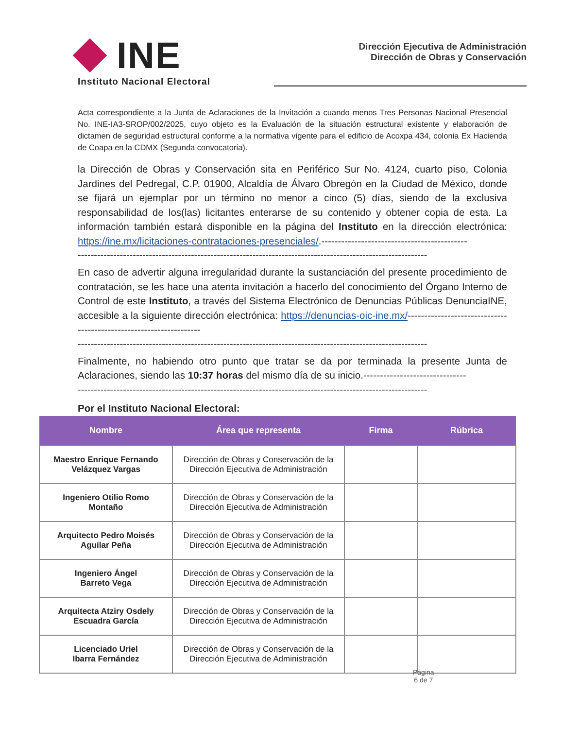INE
Instituto Nacional Electoral
Dirección Ejecutiva de Administración
Dirección de Obras y Conservación
Acta correspondiente a la Junta de Aclaraciones de la Invitación a cuando menos Tres Personas Nacional Presencial No. INE-IA3-SROP/002/2025, cuyo objeto es la Evaluación de la situación estructural existente y elaboración de dictamen de seguridad estructural conforme a la normativa vigente para el edificio de Acoxpa 434, colonia Ex Hacienda de Coapa en la CDMX (Segunda convocatoria).
la Dirección de Obras y Conservación sita en Periférico Sur No. 4124, cuarto piso, Colonia Jardines del Pedregal, C.P. 01900, Alcaldía de Álvaro Obregón en la Ciudad de México, donde se fijará un ejemplar por un término no menor a cinco (5) días, siendo de la exclusiva responsabilidad de los(las) licitantes enterarse de su contenido y obtener copia de esta. La información también estará disponible en la página del Instituto en la dirección electrónica: https://ine.mx/licitaciones-contrataciones-presenciales/.--------------------------------------------
------------------------------------------------------------------------------------------------------------
En caso de advertir alguna irregularidad durante la sustanciación del presente procedimiento de contratación, se les hace una atenta invitación a hacerlo del conocimiento del Órgano Interno de Control de este Instituto, a través del Sistema Electrónico de Denuncias Públicas DenunciaINE, accesible a la siguiente dirección electrónica: https://denuncias-oic-ine.mx/-------------------------------------------------------------------
------------------------------------------------------------------------------------------------------------
Finalmente, no habiendo otro punto que tratar se da por terminada la presente Junta de Aclaraciones, siendo las 10:37 horas del mismo día de su inicio.-------------------------------
------------------------------------------------------------------------------------------------------------
Por el Instituto Nacional Electoral:
| Nombre | Área que representa | Firma | Rúbrica |
| --- | --- | --- | --- |
| Maestro Enrique Fernando Velázquez Vargas | Dirección de Obras y Conservación de la Dirección Ejecutiva de Administración | | |
| Ingeniero Otilio Romo Montaño | Dirección de Obras y Conservación de la Dirección Ejecutiva de Administración | | |
| Arquitecto Pedro Moisés Aguilar Peña | Dirección de Obras y Conservación de la Dirección Ejecutiva de Administración | | |
| Ingeniero Ángel Barreto Vega | Dirección de Obras y Conservación de la Dirección Ejecutiva de Administración | | |
| Arquitecta Atziry Osdely Escuadra García | Dirección de Obras y Conservación de la Dirección Ejecutiva de Administración | | |
| Licenciado Uriel Ibarra Fernández | Dirección de Obras y Conservación de la Dirección Ejecutiva de Administración | | |
Página
6 de 7